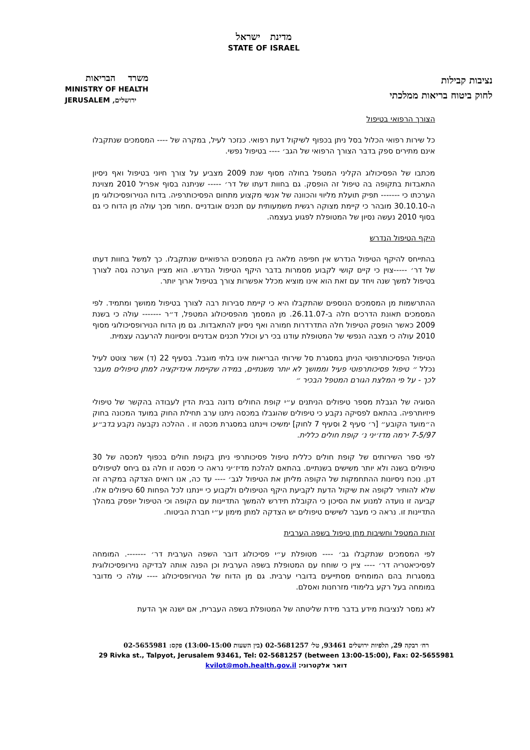מדינת ישראל
STATE OF ISRAEL
נציבות קבילות
לחוק ביטוח בריאות ממלכתי
משרד הבריאות
MINISTRY OF HEALTH
JERUSALEM ,ירושלים
הצורך הרפואי בטיפול
כל שירות רפואי הכלול בסל ניתן בכפוף לשיקול דעת רפואי. כנזכר לעיל, במקרה של ---- המסמכים שנתקבלו אינם מתירים ספק בדבר הצורך הרפואי של הגב׳ ---- בטיפול נפשי.
מכתבו של הפסיכולוג הקליני המטפל בחולה מסוף שנת 2009 מצביע על צורך חיוני בטיפול ואף ניסיון התאבדות בתקופה בה טיפול זה הופסק. גם בחוות דעתו של דר׳ ----- שניתנה בסוף אפריל 2010 מצוינת הערכתו כי ------- תפיק תועלת מליווי והכוונה של אנשי מקצוע מתחום הפסיכותרפיה. בדוח הנוירופסיכולוגי מן ה-30.10.10 מובהר כי קיימת מצוקה רגשית משמעותית עם תכנים אובדניים .חמור מכך עולה מן הדוח כי גם בסוף 2010 נעשה נסיון של המטופלת לפגוע בעצמה.
היקף הטיפול הנדרש
בהתייחס להיקף הטיפול הנדרש אין חפיפה מלאה בין המסמכים הרפואיים שנתקבלו. כך למשל בחוות דעתו של דר׳ -----צוין כי קיים קושי לקבוע מסמרות בדבר היקף הטיפול הנדרש. הוא מציין הערכה גסה לצורך בטיפול למשך שנה ויחד עם זאת הוא אינו מוציא מכלל אפשרות צורך בטיפול ארוך יותר.
ההתרשמות מן המסמכים הנוספים שהתקבלו היא כי קיימת סבירות רבה לצורך בטיפול ממושך ומתמיד. לפי המסמכים תאונת הדרכים חלה ב-26.11.07. מן המסמך מהפסיכולוג המטפל, ד״ר ------- עולה כי בשנת 2009 כאשר הופסק הטיפול חלה התדרדרות חמורה ואף ניסיון להתאבדות. גם מן הדוח הנוירופסיכולוגי מסוף 2010 עולה כי מצבה הנפשי של המטופלת עודנו בכי רע וכולל תכנים אבדניים וניסיונות להרעבה עצמית.
הטיפול הפסיכותרפוטי הניתן במסגרת סל שירותי הבריאות אינו בלתי מוגבל. בסעיף 22 (ד) אשר צוטט לעיל נכלל ״ טיפול פסיכותרפוטי פעיל וממושך לא יותר משנתיים, במידה שקיימת אינדיקציה למתן טיפולים מעבר לכך - על פי המלצת הגורם המטפל הבכיר ״
הסוגיה של הגבלת מספר טיפולים הניתנים ע״י קופת החולים נדונה בבית הדין לעבודה בהקשר של טיפולי פיזיותרפיה. בהתאם לפסיקה נקבע כי טיפולים שהוגבלו במכסה ניתנו ערב תחילת החוק במועד המכונה בחוק ה״מועד הקובע״ [ר׳ סעיף 2 וסעיף 7 לחוק] ימשיכו ויינתנו במסגרת מכסה זו . ההלכה נקבעה נקבע בדב״ע 7-5/97 ירמה מדז׳יני נ׳ קופת חולים כללית.
לפי ספר השירותים של קופת חולים כללית טיפול פסיכותרפי ניתן בקופת חולים בכפוף למכסה של 30 טיפולים בשנה ולא יותר משישים בשנתיים. בהתאם להלכת מדיז׳יני נראה כי מכסה זו חלה גם ביחס לטיפולים דנן. נוכח ניסיונות ההתחמקות של הקופה מליתן את הטיפול לגב׳ ---- עד כה, אנו רואים הצדקה במקרה זה שלא להותיר לקופה את שיקול הדעת לקביעת היקף הטיפולים ולקבוע כי יינתנו לכל הפחות 60 טיפולים אלו. קביעה זו נועדה למנוע את הסיכון כי הקובלת תידרש להמשך התדיינות עם הקופה וכי הטיפול יופסק במהלך התדיינות זו. נראה כי מעבר לשישים טיפולים יש הצדקה למתן מימון ע״י חברת הביטוח.
זהות המטפל וחשיבות מתן טיפול בשפה הערבית
לפי המסמכים שנתקבלו גב׳ ---- מטופלת ע״י פסיכולוג דובר השפה הערבית דר׳ -------. המומחה לפסיכיאטריה דר׳ ---- ציין כי שוחח עם המטופלת בשפה הערבית וכן הפנה אותה לבדיקה נוירופסיכולוגית במסגרות בהם המומחים מסתייעים בדוברי ערבית. גם מן הדוח של הנוירופסיכולוג ---- עולה כי מדובר במומחה בעל רקע בלימודי מזרחנות ואסלם.
לא נמסר לנציבות מידע בדבר מידת שליטתה של המטופלת בשפה העברית, אם ישנה אך הדעת
רח׳ רבקה 29, תלפיות ירושלים 93461, טל׳ 02-5681257 (בין השעות 13:00-15:00) פקס: 02-5655981
29 Rivka st., Talpyot, Jerusalem 93461, Tel: 02-5681257 (between 13:00-15:00), Fax: 02-5655981
דואר אלקטרוני: kvilot@moh.health.gov.il